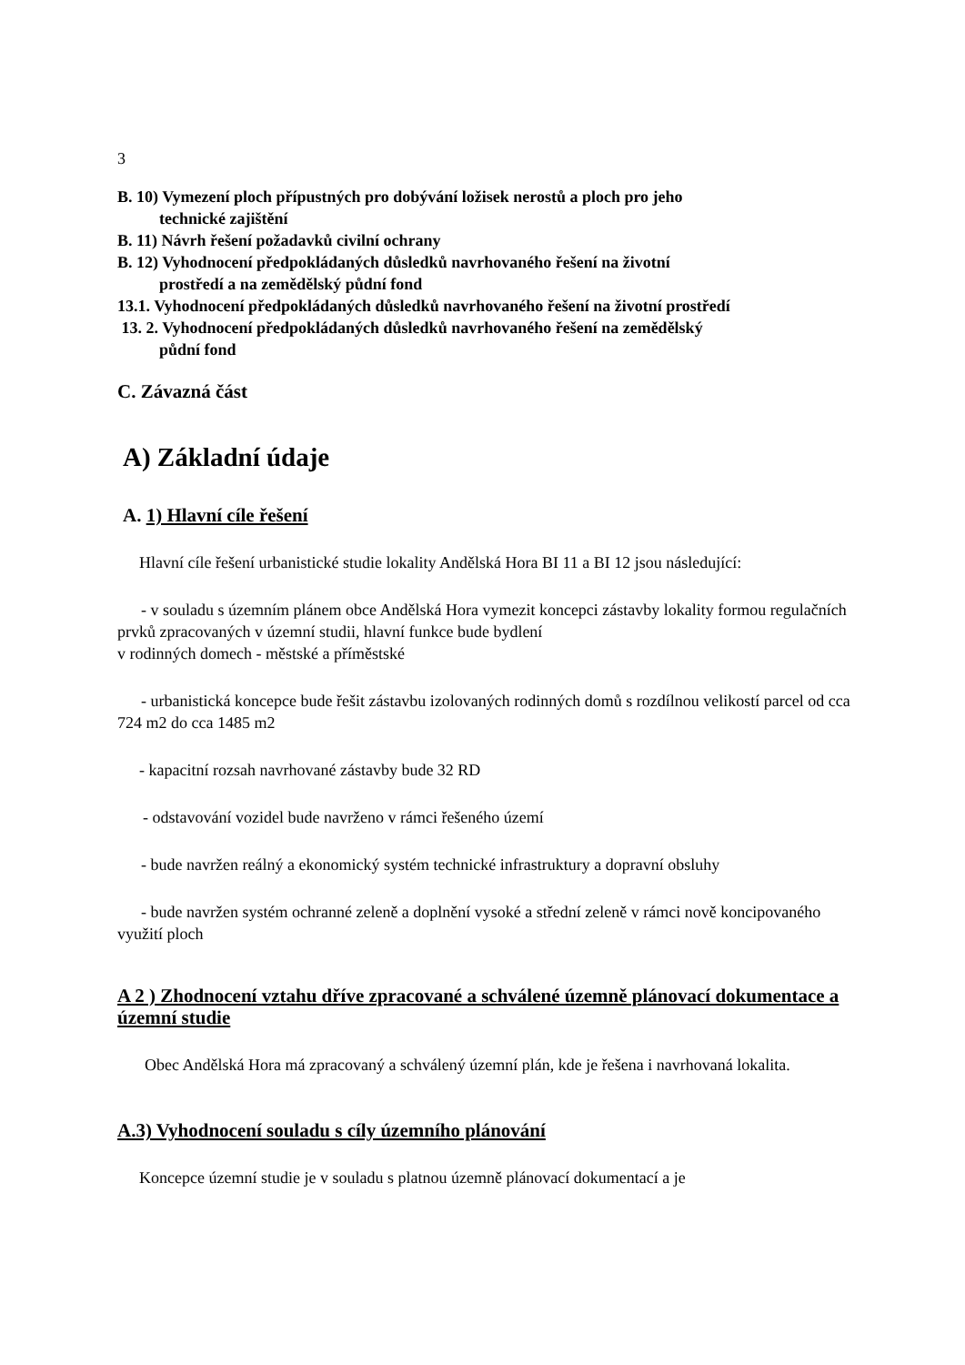3
B. 10) Vymezení ploch přípustných pro dobývání ložisek nerostů a ploch pro jeho
technické zajištění
B. 11) Návrh řešení požadavků civilní ochrany
B. 12) Vyhodnocení předpokládaných důsledků navrhovaného řešení na životní
prostředí a na zemědělský půdní fond
13.1. Vyhodnocení předpokládaných důsledků navrhovaného řešení na životní prostředí
13. 2. Vyhodnocení předpokládaných důsledků navrhovaného řešení na zemědělský
půdní fond
C. Závazná část
A) Základní údaje
A. 1) Hlavní cíle řešení
Hlavní cíle řešení urbanistické studie lokality Andělská Hora BI 11 a BI 12 jsou následující:
- v souladu s územním plánem obce Andělská Hora vymezit koncepci zástavby lokality formou regulačních prvků zpracovaných v územní studii, hlavní funkce bude bydlení
v rodinných domech - městské a příměstské
- urbanistická koncepce bude řešit zástavbu izolovaných rodinných domů s rozdílnou velikostí parcel od cca 724 m2 do cca 1485 m2
- kapacitní rozsah navrhované zástavby bude 32 RD
- odstavování vozidel bude navrženo v rámci řešeného území
- bude navržen reálný a ekonomický systém technické infrastruktury a dopravní obsluhy
- bude navržen systém ochranné zeleně a doplnění vysoké a střední zeleně v rámci nově koncipovaného využití ploch
A 2 ) Zhodnocení vztahu dříve zpracované a schválené územně plánovací dokumentace a územní studie
Obec Andělská Hora má zpracovaný a schválený územní plán, kde je řešena i navrhovaná lokalita.
A.3) Vyhodnocení souladu s cíly územního plánování
Koncepce územní studie je v souladu s platnou územně plánovací dokumentací a je